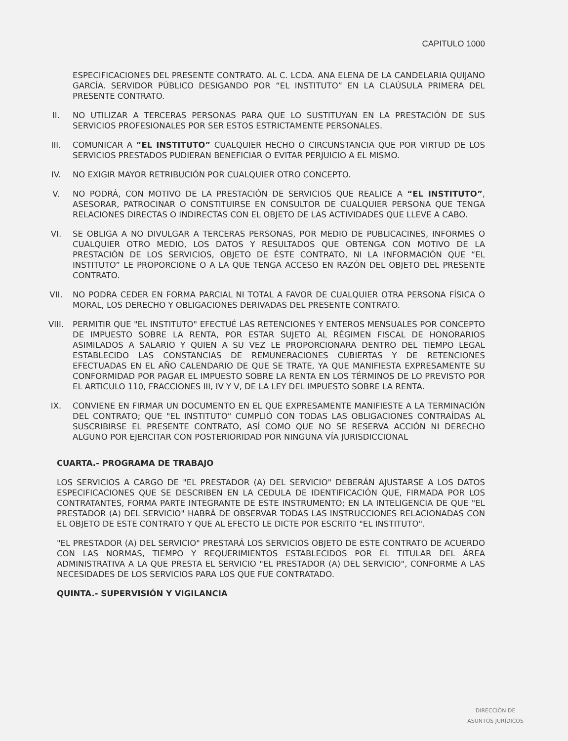CAPITULO 1000
ESPECIFICACIONES DEL PRESENTE CONTRATO. AL C. LCDA. ANA ELENA DE LA CANDELARIA QUIJANO GARCÍA. SERVIDOR PÚBLICO DESIGANDO POR “EL INSTITUTO” EN LA CLAÚSULA PRIMERA DEL PRESENTE CONTRATO.
II. NO UTILIZAR A TERCERAS PERSONAS PARA QUE LO SUSTITUYAN EN LA PRESTACIÓN DE SUS SERVICIOS PROFESIONALES POR SER ESTOS ESTRICTAMENTE PERSONALES.
III. COMUNICAR A “EL INSTITUTO” CUALQUIER HECHO O CIRCUNSTANCIA QUE POR VIRTUD DE LOS SERVICIOS PRESTADOS PUDIERAN BENEFICIAR O EVITAR PERJUICIO A EL MISMO.
IV. NO EXIGIR MAYOR RETRIBUCIÓN POR CUALQUIER OTRO CONCEPTO.
V. NO PODRÁ, CON MOTIVO DE LA PRESTACIÓN DE SERVICIOS QUE REALICE A “EL INSTITUTO”, ASESORAR, PATROCINAR O CONSTITUIRSE EN CONSULTOR DE CUALQUIER PERSONA QUE TENGA RELACIONES DIRECTAS O INDIRECTAS CON EL OBJETO DE LAS ACTIVIDADES QUE LLEVE A CABO.
VI. SE OBLIGA A NO DIVULGAR A TERCERAS PERSONAS, POR MEDIO DE PUBLICACINES, INFORMES O CUALQUIER OTRO MEDIO, LOS DATOS Y RESULTADOS QUE OBTENGA CON MOTIVO DE LA PRESTACIÓN DE LOS SERVICIOS, OBJETO DE ÉSTE CONTRATO, NI LA INFORMACIÓN QUE “EL INSTITUTO” LE PROPORCIONE O A LA QUE TENGA ACCESO EN RAZÓN DEL OBJETO DEL PRESENTE CONTRATO.
VII. NO PODRA CEDER EN FORMA PARCIAL NI TOTAL A FAVOR DE CUALQUIER OTRA PERSONA FÍSICA O MORAL, LOS DERECHO Y OBLIGACIONES DERIVADAS DEL PRESENTE CONTRATO.
VIII. PERMITIR QUE "EL INSTITUTO" EFECTUÉ LAS RETENCIONES Y ENTEROS MENSUALES POR CONCEPTO DE IMPUESTO SOBRE LA RENTA, POR ESTAR SUJETO AL RÉGIMEN FISCAL DE HONORARIOS ASIMILADOS A SALARIO Y QUIEN A SU VEZ LE PROPORCIONARA DENTRO DEL TIEMPO LEGAL ESTABLECIDO LAS CONSTANCIAS DE REMUNERACIONES CUBIERTAS Y DE RETENCIONES EFECTUADAS EN EL AÑO CALENDARIO DE QUE SE TRATE, YA QUE MANIFIESTA EXPRESAMENTE SU CONFORMIDAD POR PAGAR EL IMPUESTO SOBRE LA RENTA EN LOS TÉRMINOS DE LO PREVISTO POR EL ARTICULO 110, FRACCIONES III, IV Y V, DE LA LEY DEL IMPUESTO SOBRE LA RENTA.
IX. CONVIENE EN FIRMAR UN DOCUMENTO EN EL QUE EXPRESAMENTE MANIFIESTE A LA TERMINACIÓN DEL CONTRATO; QUE "EL INSTITUTO" CUMPLIÓ CON TODAS LAS OBLIGACIONES CONTRAÍDAS AL SUSCRIBIRSE EL PRESENTE CONTRATO, ASÍ COMO QUE NO SE RESERVA ACCIÓN NI DERECHO ALGUNO POR EJERCITAR CON POSTERIORIDAD POR NINGUNA VÍA JURISDICCIONAL
CUARTA.- PROGRAMA DE TRABAJO
LOS SERVICIOS A CARGO DE "EL PRESTADOR (A) DEL SERVICIO" DEBERÁN AJUSTARSE A LOS DATOS ESPECIFICACIONES QUE SE DESCRIBEN EN LA CEDULA DE IDENTIFICACIÓN QUE, FIRMADA POR LOS CONTRATANTES, FORMA PARTE INTEGRANTE DE ESTE INSTRUMENTO; EN LA INTELIGENCIA DE QUE "EL PRESTADOR (A) DEL SERVICIO" HABRÁ DE OBSERVAR TODAS LAS INSTRUCCIONES RELACIONADAS CON EL OBJETO DE ESTE CONTRATO Y QUE AL EFECTO LE DICTE POR ESCRITO "EL INSTITUTO".
"EL PRESTADOR (A) DEL SERVICIO" PRESTARÁ LOS SERVICIOS OBJETO DE ESTE CONTRATO DE ACUERDO CON LAS NORMAS, TIEMPO Y REQUERIMIENTOS ESTABLECIDOS POR EL TITULAR DEL ÁREA ADMINISTRATIVA A LA QUE PRESTA EL SERVICIO "EL PRESTADOR (A) DEL SERVICIO", CONFORME A LAS NECESIDADES DE LOS SERVICIOS PARA LOS QUE FUE CONTRATADO.
QUINTA.- SUPERVISIÓN Y VIGILANCIA
DIRECCIÓN DE
ASUNTOS JURÍDICOS